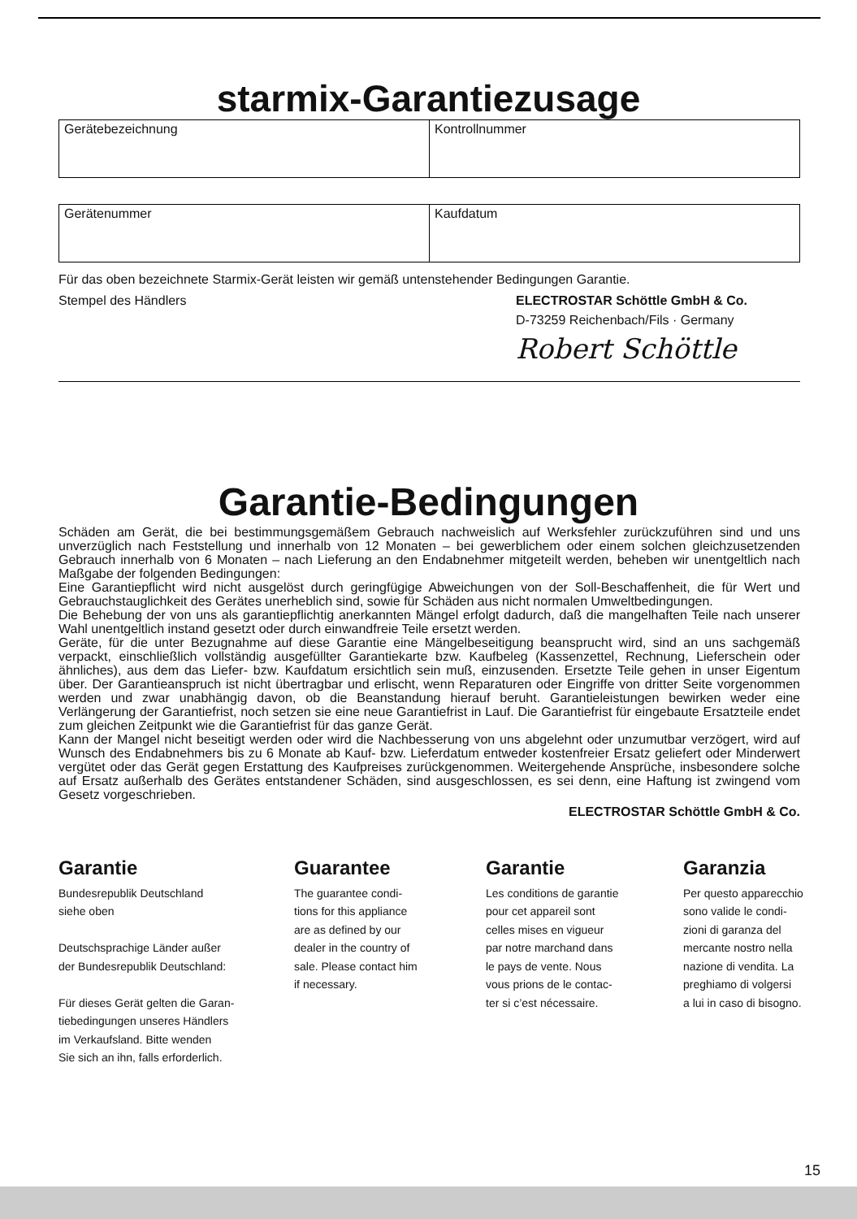starmix-Garantiezusage
| Gerätebezeichnung | Kontrollnummer |
| Gerätenummer | Kaufdatum |
Für das oben bezeichnete Starmix-Gerät leisten wir gemäß untenstehender Bedingungen Garantie.
Stempel des Händlers ELECTROSTAR Schöttle GmbH & Co.
D-73259 Reichenbach/Fils · Germany
Robert Schöttle
Garantie-Bedingungen
Schäden am Gerät, die bei bestimmungsgemäßem Gebrauch nachweislich auf Werksfehler zurückzuführen sind und uns unverzüglich nach Feststellung und innerhalb von 12 Monaten – bei gewerblichem oder einem solchen gleichzusetzenden Gebrauch innerhalb von 6 Monaten – nach Lieferung an den Endabnehmer mitgeteilt werden, beheben wir unentgeltlich nach Maßgabe der folgenden Bedingungen:
Eine Garantiepflicht wird nicht ausgelöst durch geringfügige Abweichungen von der Soll-Beschaffenheit, die für Wert und Gebrauchstauglichkeit des Gerätes unerheblich sind, sowie für Schäden aus nicht normalen Umweltbedingungen.
Die Behebung der von uns als garantiepflichtig anerkannten Mängel erfolgt dadurch, daß die mangelhaften Teile nach unserer Wahl unentgeltlich instand gesetzt oder durch einwandfreie Teile ersetzt werden.
Geräte, für die unter Bezugnahme auf diese Garantie eine Mängelbeseitigung beansprucht wird, sind an uns sachgemäß verpackt, einschließlich vollständig ausgefüllter Garantiekarte bzw. Kaufbeleg (Kassenzettel, Rechnung, Lieferschein oder ähnliches), aus dem das Liefer- bzw. Kaufdatum ersichtlich sein muß, einzusenden. Ersetzte Teile gehen in unser Eigentum über. Der Garantieanspruch ist nicht übertragbar und erlischt, wenn Reparaturen oder Eingriffe von dritter Seite vorgenommen werden und zwar unabhängig davon, ob die Beanstandung hierauf beruht. Garantieleistungen bewirken weder eine Verlängerung der Garantiefrist, noch setzen sie eine neue Garantiefrist in Lauf. Die Garantiefrist für eingebaute Ersatzteile endet zum gleichen Zeitpunkt wie die Garantiefrist für das ganze Gerät.
Kann der Mangel nicht beseitigt werden oder wird die Nachbesserung von uns abgelehnt oder unzumutbar verzögert, wird auf Wunsch des Endabnehmers bis zu 6 Monate ab Kauf- bzw. Lieferdatum entweder kostenfreier Ersatz geliefert oder Minderwert vergütet oder das Gerät gegen Erstattung des Kaufpreises zurückgenommen. Weitergehende Ansprüche, insbesondere solche auf Ersatz außerhalb des Gerätes entstandener Schäden, sind ausgeschlossen, es sei denn, eine Haftung ist zwingend vom Gesetz vorgeschrieben.
ELECTROSTAR Schöttle GmbH & Co.
Garantie
Bundesrepublik Deutschland
siehe oben
Deutschsprachige Länder außer
der Bundesrepublik Deutschland:
Für dieses Gerät gelten die Garan-
tiebedingungen unseres Händlers
im Verkaufsland. Bitte wenden
Sie sich an ihn, falls erforderlich.
Guarantee
The guarantee condi-
tions for this appliance
are as defined by our
dealer in the country of
sale. Please contact him
if necessary.
Garantie
Les conditions de garantie
pour cet appareil sont
celles mises en vigueur
par notre marchand dans
le pays de vente. Nous
vous prions de le contac-
ter si c’est nécessaire.
Garanzia
Per questo apparecchio
sono valide le condi-
zioni di garanza del
mercante nostro nella
nazione di vendita. La
preghiamo di volgersi
a lui in caso di bisogno.
15